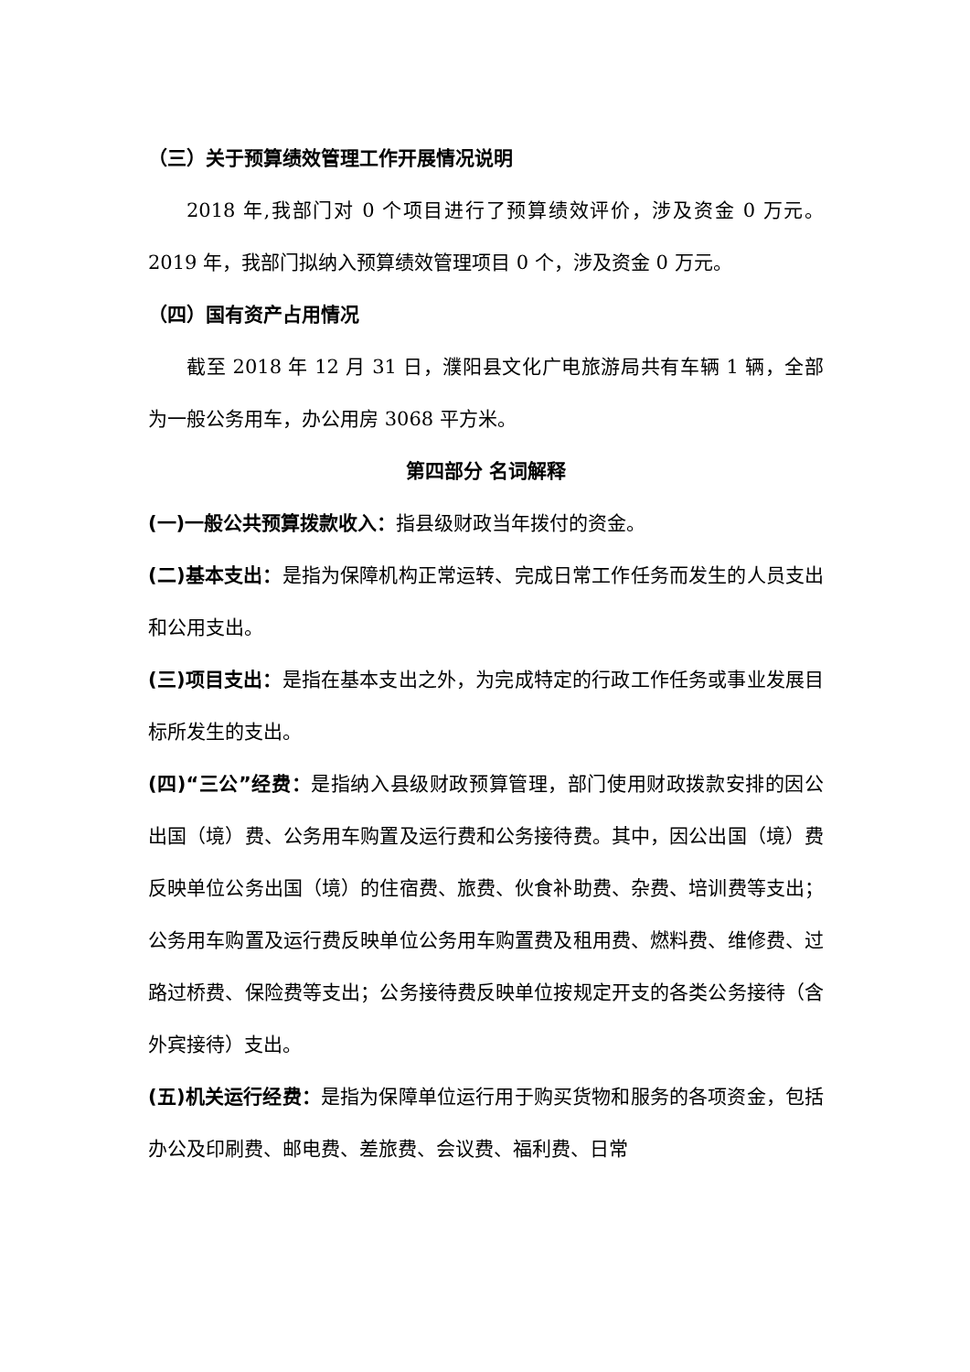（三）关于预算绩效管理工作开展情况说明
2018 年,我部门对 0 个项目进行了预算绩效评价，涉及资金 0 万元。 2019 年，我部门拟纳入预算绩效管理项目 0 个，涉及资金 0 万元。
（四）国有资产占用情况
截至 2018 年 12 月 31 日，濮阳县文化广电旅游局共有车辆 1 辆，全部为一般公务用车，办公用房 3068 平方米。
第四部分 名词解释
(一)一般公共预算拨款收入：指县级财政当年拨付的资金。
(二)基本支出：是指为保障机构正常运转、完成日常工作任务而发生的人员支出和公用支出。
(三)项目支出：是指在基本支出之外，为完成特定的行政工作任务或事业发展目标所发生的支出。
(四)“三公”经费：是指纳入县级财政预算管理，部门使用财政拨款安排的因公出国（境）费、公务用车购置及运行费和公务接待费。其中，因公出国（境）费反映单位公务出国（境）的住宿费、旅费、伙食补助费、杂费、培训费等支出；公务用车购置及运行费反映单位公务用车购置费及租用费、燃料费、维修费、过路过桥费、保险费等支出；公务接待费反映单位按规定开支的各类公务接待（含外宾接待）支出。
(五)机关运行经费：是指为保障单位运行用于购买货物和服务的各项资金，包括办公及印刷费、邮电费、差旅费、会议费、福利费、日常